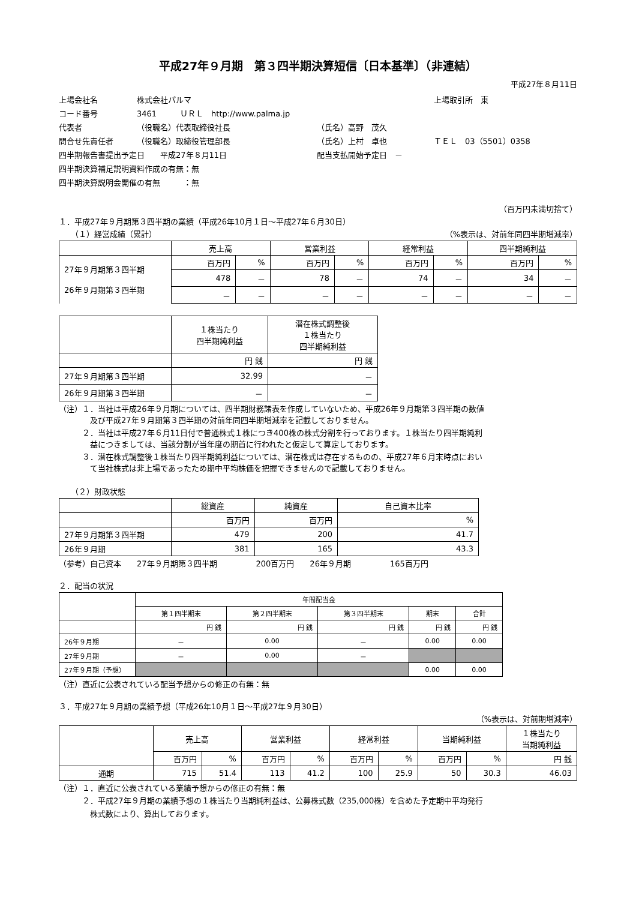平成27年９月期　第３四半期決算短信〔日本基準〕（非連結）
平成27年８月11日
| 上場会社名 | 株式会社パルマ | | | 上場取引所 東 |
| コード番号 | 3461 ＵＲＬ http://www.palma.jp | | | |
| 代表者 | （役職名）代表取締役社長 | （氏名）高野 茂久 | | |
| 問合せ先責任者 | （役職名）取締役管理部長 | （氏名）上村 卓也 | ＴＥＬ 03（5501）0358 | |
| 四半期報告書提出予定日 平成27年８月11日 | | 配当支払開始予定日 － | | |
| 四半期決算補足説明資料作成の有無：無 | | | | |
| 四半期決算説明会開催の有無 ：無 | | | | |
（百万円未満切捨て）
１．平成27年９月期第３四半期の業績（平成26年10月１日～平成27年６月30日）
（１）経営成績（累計） （%表示は、対前年同四半期増減率）
| | 売上高 | | 営業利益 | | 経常利益 | | 四半期純利益 | |
| --- | --- | --- | --- | --- | --- | --- | --- | --- |
| 27年９月期第３四半期 26年９月期第３四半期 | 百万円 | % | 百万円 | % | 百万円 | % | 百万円 | % |
| | 478 | － | 78 | － | 74 | － | 34 | － |
| | － | － | － | － | － | － | － | － |
| | １株当たり 四半期純利益 | 潜在株式調整後 １株当たり 四半期純利益 |
| --- | --- | --- |
| | 円 銭 | 円 銭 |
| 27年９月期第３四半期 | 32.99 | － |
| 26年９月期第３四半期 | － | － |
（注）１．当社は平成26年９月期については、四半期財務諸表を作成していないため、平成26年９月期第３四半期の数値
　　　　及び平成27年９月期第３四半期の対前年同四半期増減率を記載しておりません。
　　　２．当社は平成27年６月11日付で普通株式１株につき400株の株式分割を行っております。１株当たり四半期純利
　　　　益につきましては、当該分割が当年度の期首に行われたと仮定して算定しております。
　　　３．潜在株式調整後１株当たり四半期純利益については、潜在株式は存在するものの、平成27年６月末時点におい
　　　　て当社株式は非上場であったため期中平均株価を把握できませんので記載しておりません。
（２）財政状態
| | 総資産 | 純資産 | 自己資本比率 |
| --- | --- | --- | --- |
| | 百万円 | 百万円 | % |
| 27年９月期第３四半期 | 479 | 200 | 41.7 |
| 26年９月期 | 381 | 165 | 43.3 |
（参考）自己資本　　27年９月期第３四半期　　　　　200百万円　　26年９月期　　　　　165百万円
２．配当の状況
| | 年間配当金 | | | | |
| --- | --- | --- | --- | --- | --- |
| | 第１四半期末 | 第２四半期末 | 第３四半期末 | 期末 | 合計 |
| | 円 銭 | 円 銭 | 円 銭 | 円 銭 | 円 銭 |
| 26年９月期 | － | 0.00 | － | 0.00 | 0.00 |
| 27年９月期 | － | 0.00 | － | | |
| 27年９月期（予想） | | | | 0.00 | 0.00 |
（注）直近に公表されている配当予想からの修正の有無：無
３．平成27年９月期の業績予想（平成26年10月１日～平成27年９月30日）
（%表示は、対前期増減率）
| | 売上高 | | 営業利益 | | 経常利益 | | 当期純利益 | | １株当たり 当期純利益 |
| --- | --- | --- | --- | --- | --- | --- | --- | --- | --- |
| | 百万円 | % | 百万円 | % | 百万円 | % | 百万円 | % | 円 銭 |
| 通期 | 715 | 51.4 | 113 | 41.2 | 100 | 25.9 | 50 | 30.3 | 46.03 |
（注）１．直近に公表されている業績予想からの修正の有無：無
　　　２．平成27年９月期の業績予想の１株当たり当期純利益は、公募株式数（235,000株）を含めた予定期中平均発行
　　　　株式数により、算出しております。